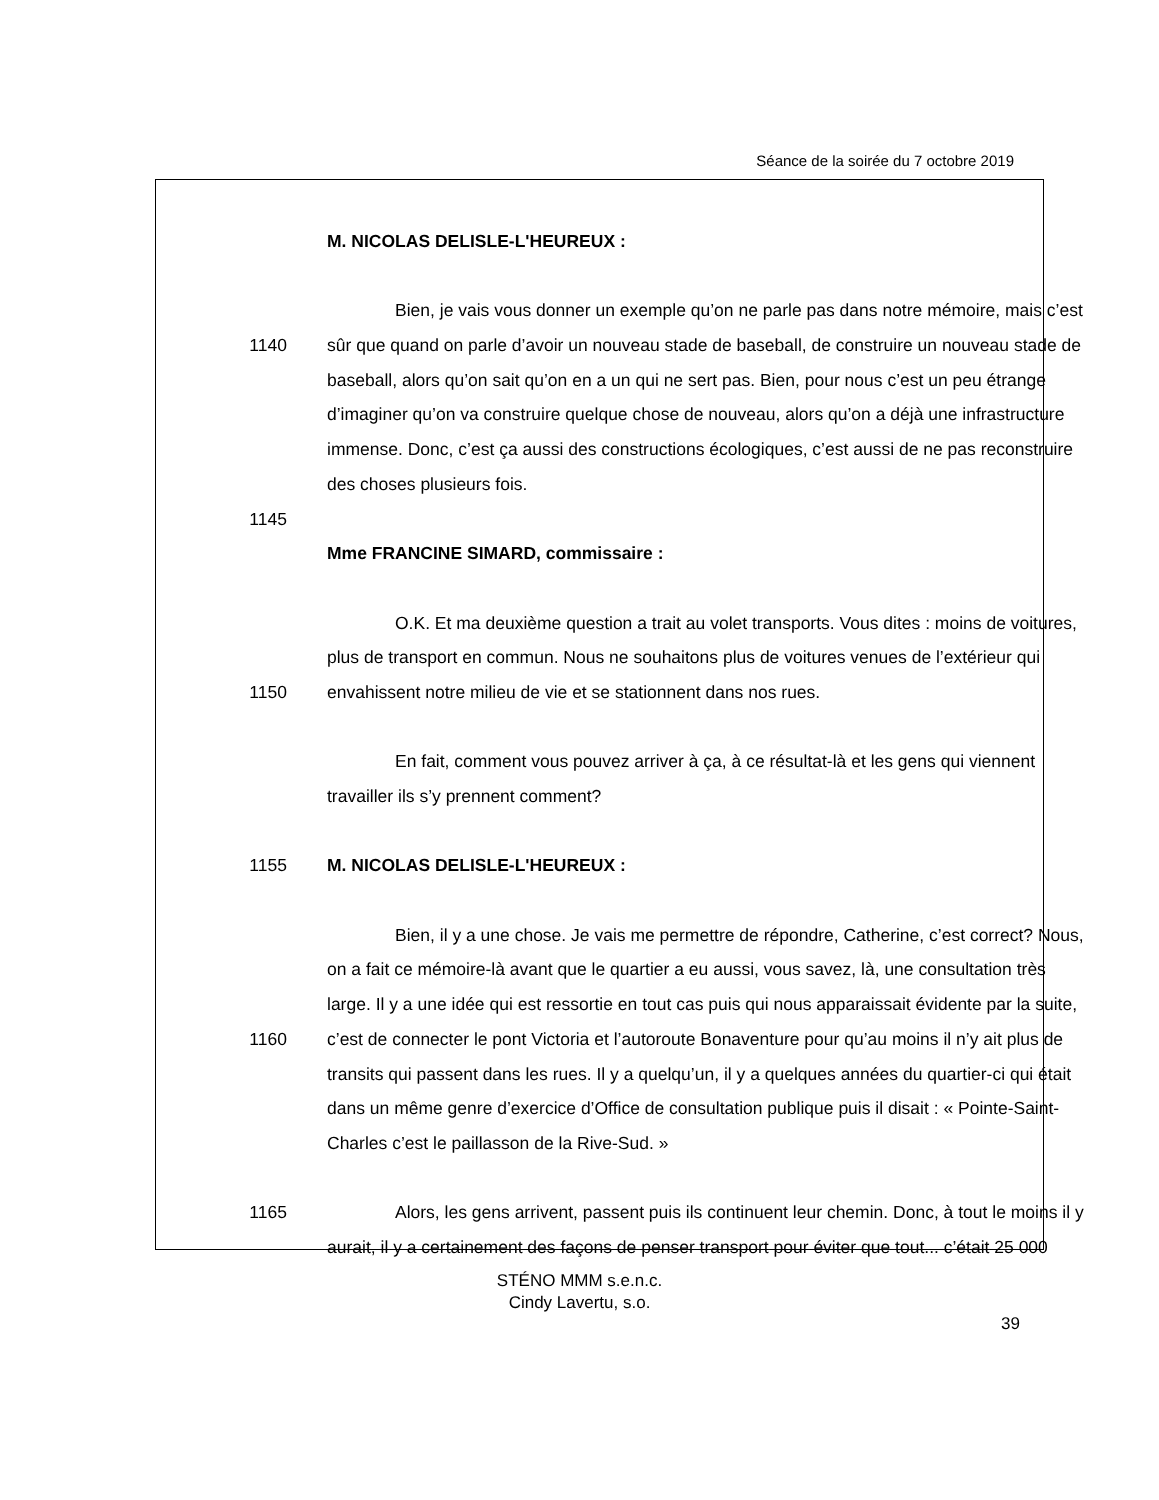Séance de la soirée du 7 octobre 2019
M. NICOLAS DELISLE-L'HEUREUX :
Bien, je vais vous donner un exemple qu’on ne parle pas dans notre mémoire, mais c’est
1140 sûr que quand on parle d’avoir un nouveau stade de baseball, de construire un nouveau stade de
baseball, alors qu’on sait qu’on en a un qui ne sert pas. Bien, pour nous c’est un peu étrange
d’imaginer qu’on va construire quelque chose de nouveau, alors qu’on a déjà une infrastructure
immense. Donc, c’est ça aussi des constructions écologiques, c’est aussi de ne pas reconstruire
des choses plusieurs fois.
1145
Mme FRANCINE SIMARD, commissaire :
O.K. Et ma deuxième question a trait au volet transports. Vous dites : moins de voitures,
plus de transport en commun. Nous ne souhaitons plus de voitures venues de l’extérieur qui
1150 envahissent notre milieu de vie et se stationnent dans nos rues.
En fait, comment vous pouvez arriver à ça, à ce résultat-là et les gens qui viennent
travailler ils s’y prennent comment?
1155 M. NICOLAS DELISLE-L'HEUREUX :
Bien, il y a une chose. Je vais me permettre de répondre, Catherine, c’est correct? Nous,
on a fait ce mémoire-là avant que le quartier a eu aussi, vous savez, là, une consultation très
large. Il y a une idée qui est ressortie en tout cas puis qui nous apparaissait évidente par la suite,
1160 c’est de connecter le pont Victoria et l’autoroute Bonaventure pour qu’au moins il n’y ait plus de
transits qui passent dans les rues. Il y a quelqu’un, il y a quelques années du quartier-ci qui était
dans un même genre d’exercice d’Office de consultation publique puis il disait : « Pointe-Saint-
Charles c’est le paillasson de la Rive-Sud. »
1165 Alors, les gens arrivent, passent puis ils continuent leur chemin. Donc, à tout le moins il y
aurait, il y a certainement des façons de penser transport pour éviter que tout... c’était 25 000
STÉNO MMM s.e.n.c.
Cindy Lavertu, s.o.
39